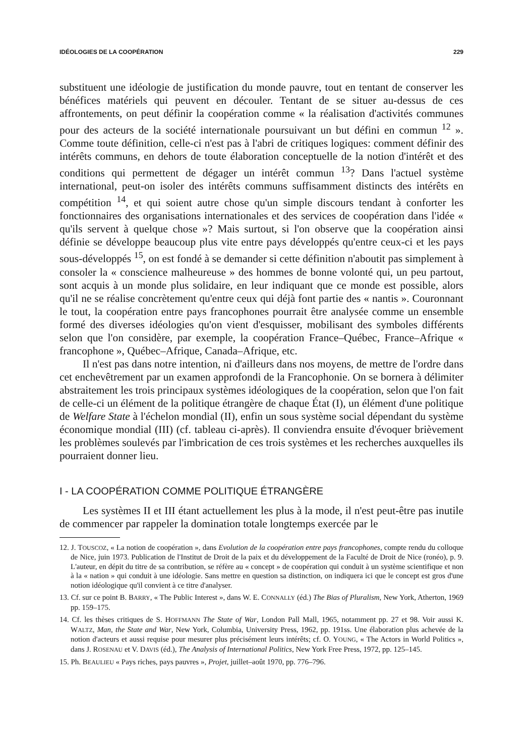IDÉOLOGIES DE LA COOPÉRATION 229
substituent une idéologie de justification du monde pauvre, tout en tentant de conserver les bénéfices matériels qui peuvent en découler. Tentant de se situer au-dessus de ces affrontements, on peut définir la coopération comme « la réalisation d'activités communes pour des acteurs de la société internationale poursuivant un but défini en commun <sup>12</sup> ». Comme toute définition, celle-ci n'est pas à l'abri de critiques logiques: comment définir des intérêts communs, en dehors de toute élaboration conceptuelle de la notion d'intérêt et des conditions qui permettent de dégager un intérêt commun <sup>13</sup>? Dans l'actuel système international, peut-on isoler des intérêts communs suffisamment distincts des intérêts en compétition <sup>14</sup>, et qui soient autre chose qu'un simple discours tendant à conforter les fonctionnaires des organisations internationales et des services de coopération dans l'idée « qu'ils servent à quelque chose »? Mais surtout, si l'on observe que la coopération ainsi définie se développe beaucoup plus vite entre pays développés qu'entre ceux-ci et les pays sous-développés <sup>15</sup>, on est fondé à se demander si cette définition n'aboutit pas simplement à consoler la « conscience malheureuse » des hommes de bonne volonté qui, un peu partout, sont acquis à un monde plus solidaire, en leur indiquant que ce monde est possible, alors qu'il ne se réalise concrètement qu'entre ceux qui déjà font partie des « nantis ». Couronnant le tout, la coopération entre pays francophones pourrait être analysée comme un ensemble formé des diverses idéologies qu'on vient d'esquisser, mobilisant des symboles différents selon que l'on considère, par exemple, la coopération France–Québec, France–Afrique « francophone », Québec–Afrique, Canada–Afrique, etc.
Il n'est pas dans notre intention, ni d'ailleurs dans nos moyens, de mettre de l'ordre dans cet enchevêtrement par un examen approfondi de la Francophonie. On se bornera à délimiter abstraitement les trois principaux systèmes idéologiques de la coopération, selon que l'on fait de celle-ci un élément de la politique étrangère de chaque État (I), un élément d'une politique de Welfare State à l'échelon mondial (II), enfin un sous système social dépendant du système économique mondial (III) (cf. tableau ci-après). Il conviendra ensuite d'évoquer brièvement les problèmes soulevés par l'imbrication de ces trois systèmes et les recherches auxquelles ils pourraient donner lieu.
I - LA COOPÉRATION COMME POLITIQUE ÉTRANGÈRE
Les systèmes II et III étant actuellement les plus à la mode, il n'est peut-être pas inutile de commencer par rappeler la domination totale longtemps exercée par le
12. J. TOUSCOZ, « La notion de coopération », dans Evolution de la coopération entre pays francophones, compte rendu du colloque de Nice, juin 1973. Publication de l'Institut de Droit de la paix et du développement de la Faculté de Droit de Nice (ronéo), p. 9. L'auteur, en dépit du titre de sa contribution, se réfère au « concept » de coopération qui conduit à un système scientifique et non à la « nation » qui conduit à une idéologie. Sans mettre en question sa distinction, on indiquera ici que le concept est gros d'une notion idéologique qu'il convient à ce titre d'analyser.
13. Cf. sur ce point B. BARRY, « The Public Interest », dans W. E. CONNALLY (éd.) The Bias of Pluralism, New York, Atherton, 1969 pp. 159–175.
14. Cf. les thèses critiques de S. HOFFMANN The State of War, London Pall Mall, 1965, notamment pp. 27 et 98. Voir aussi K. WALTZ, Man, the State and War, New York, Columbia, University Press, 1962, pp. 191ss. Une élaboration plus achevée de la notion d'acteurs et aussi requise pour mesurer plus précisément leurs intérêts; cf. O. YOUNG, « The Actors in World Politics », dans J. ROSENAU et V. DAVIS (éd.), The Analysis of International Politics, New York Free Press, 1972, pp. 125–145.
15. Ph. BEAULIEU « Pays riches, pays pauvres », Projet, juillet–août 1970, pp. 776–796.